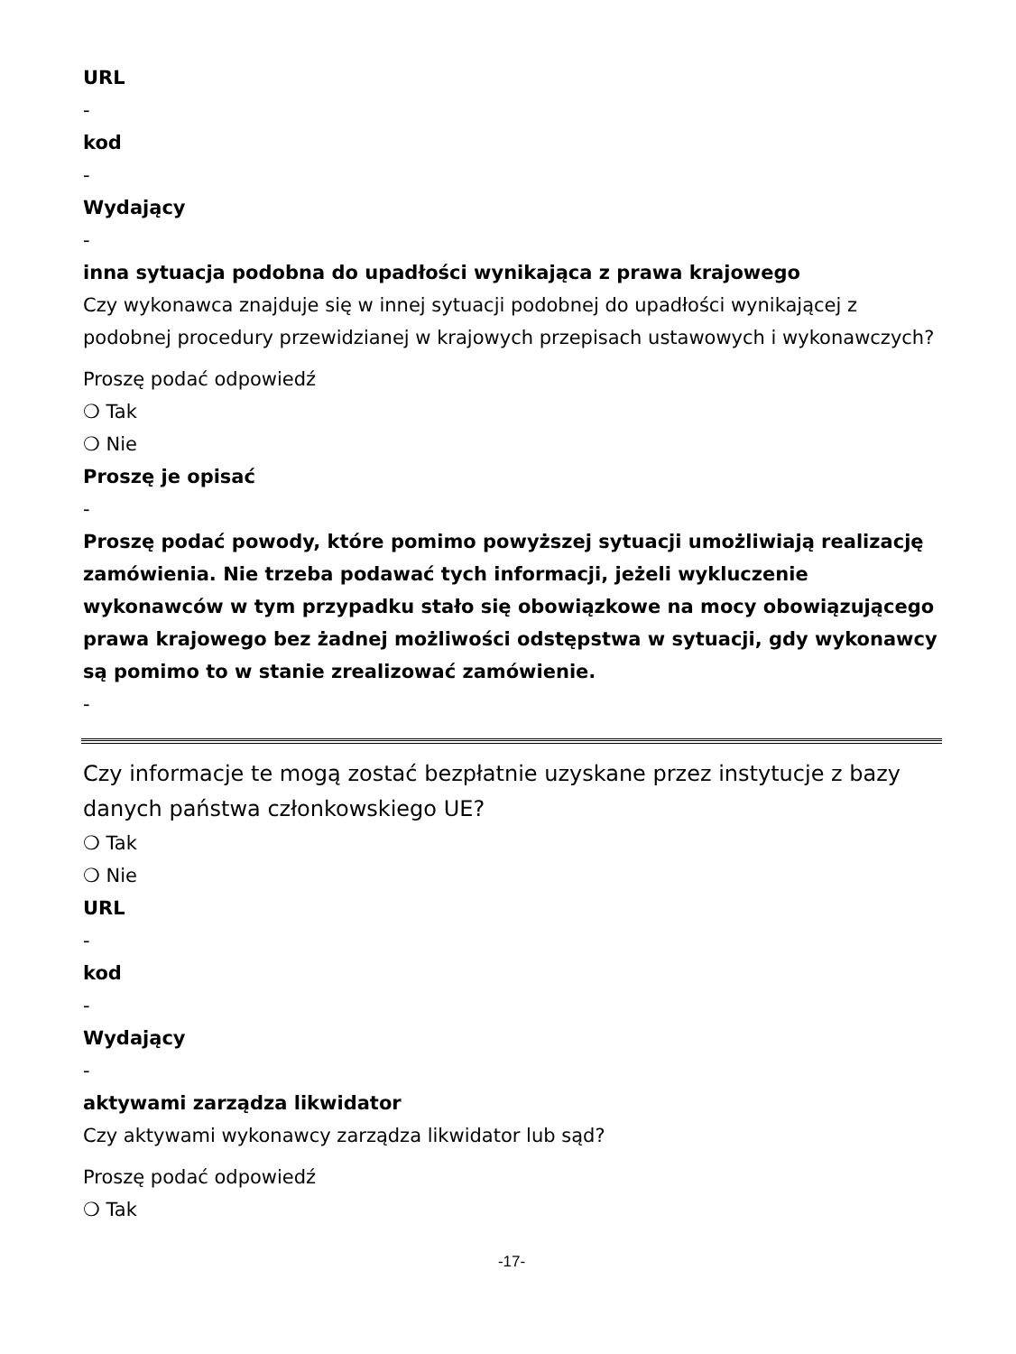URL
-
kod
-
Wydający
-
inna sytuacja podobna do upadłości wynikająca z prawa krajowego
Czy wykonawca znajduje się w innej sytuacji podobnej do upadłości wynikającej z podobnej procedury przewidzianej w krajowych przepisach ustawowych i wykonawczych?
Proszę podać odpowiedź
❍ Tak
❍ Nie
Proszę je opisać
-
Proszę podać powody, które pomimo powyższej sytuacji umożliwiają realizację zamówienia. Nie trzeba podawać tych informacji, jeżeli wykluczenie wykonawców w tym przypadku stało się obowiązkowe na mocy obowiązującego prawa krajowego bez żadnej możliwości odstępstwa w sytuacji, gdy wykonawcy są pomimo to w stanie zrealizować zamówienie.
-
Czy informacje te mogą zostać bezpłatnie uzyskane przez instytucje z bazy danych państwa członkowskiego UE?
❍ Tak
❍ Nie
URL
-
kod
-
Wydający
-
aktywami zarządza likwidator
Czy aktywami wykonawcy zarządza likwidator lub sąd?
Proszę podać odpowiedź
❍ Tak
-17-